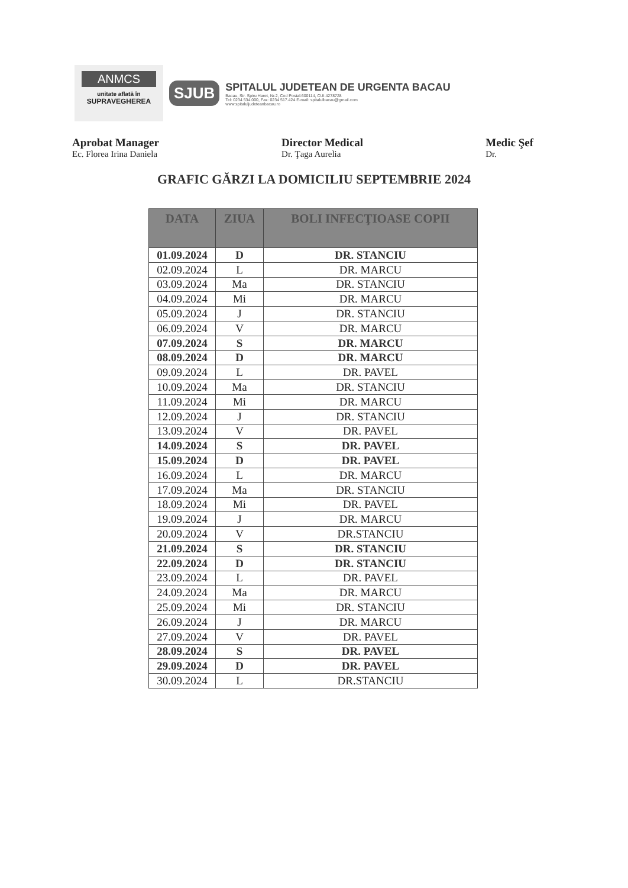ANMCS
unitate aflată în
SUPRAVEGHEREA
SJUB
SPITALUL JUDETEAN DE URGENTA BACAU
Bacau, Str. Spiru Haret, Nr.2, Cod Postal:600114, CUI:4278728
Tel: 0234 534.000, Fax: 0234 517.424 E-mail: spitalulbacau@gmail.com
www.spitaluljudeteanbacau.ro
Aprobat Manager
Ec. Florea Irina Daniela
Director Medical
Dr. Ţaga Aurelia
Medic Şef
Dr.
GRAFIC GĂRZI LA DOMICILIU SEPTEMBRIE 2024
| DATA | ZIUA | BOLI INFECŢIOASE COPII |
| --- | --- | --- |
| 01.09.2024 | D | DR. STANCIU |
| 02.09.2024 | L | DR. MARCU |
| 03.09.2024 | Ma | DR. STANCIU |
| 04.09.2024 | Mi | DR. MARCU |
| 05.09.2024 | J | DR. STANCIU |
| 06.09.2024 | V | DR. MARCU |
| 07.09.2024 | S | DR. MARCU |
| 08.09.2024 | D | DR. MARCU |
| 09.09.2024 | L | DR. PAVEL |
| 10.09.2024 | Ma | DR. STANCIU |
| 11.09.2024 | Mi | DR. MARCU |
| 12.09.2024 | J | DR. STANCIU |
| 13.09.2024 | V | DR. PAVEL |
| 14.09.2024 | S | DR. PAVEL |
| 15.09.2024 | D | DR. PAVEL |
| 16.09.2024 | L | DR. MARCU |
| 17.09.2024 | Ma | DR. STANCIU |
| 18.09.2024 | Mi | DR. PAVEL |
| 19.09.2024 | J | DR. MARCU |
| 20.09.2024 | V | DR.STANCIU |
| 21.09.2024 | S | DR. STANCIU |
| 22.09.2024 | D | DR. STANCIU |
| 23.09.2024 | L | DR. PAVEL |
| 24.09.2024 | Ma | DR. MARCU |
| 25.09.2024 | Mi | DR. STANCIU |
| 26.09.2024 | J | DR. MARCU |
| 27.09.2024 | V | DR. PAVEL |
| 28.09.2024 | S | DR. PAVEL |
| 29.09.2024 | D | DR. PAVEL |
| 30.09.2024 | L | DR.STANCIU |